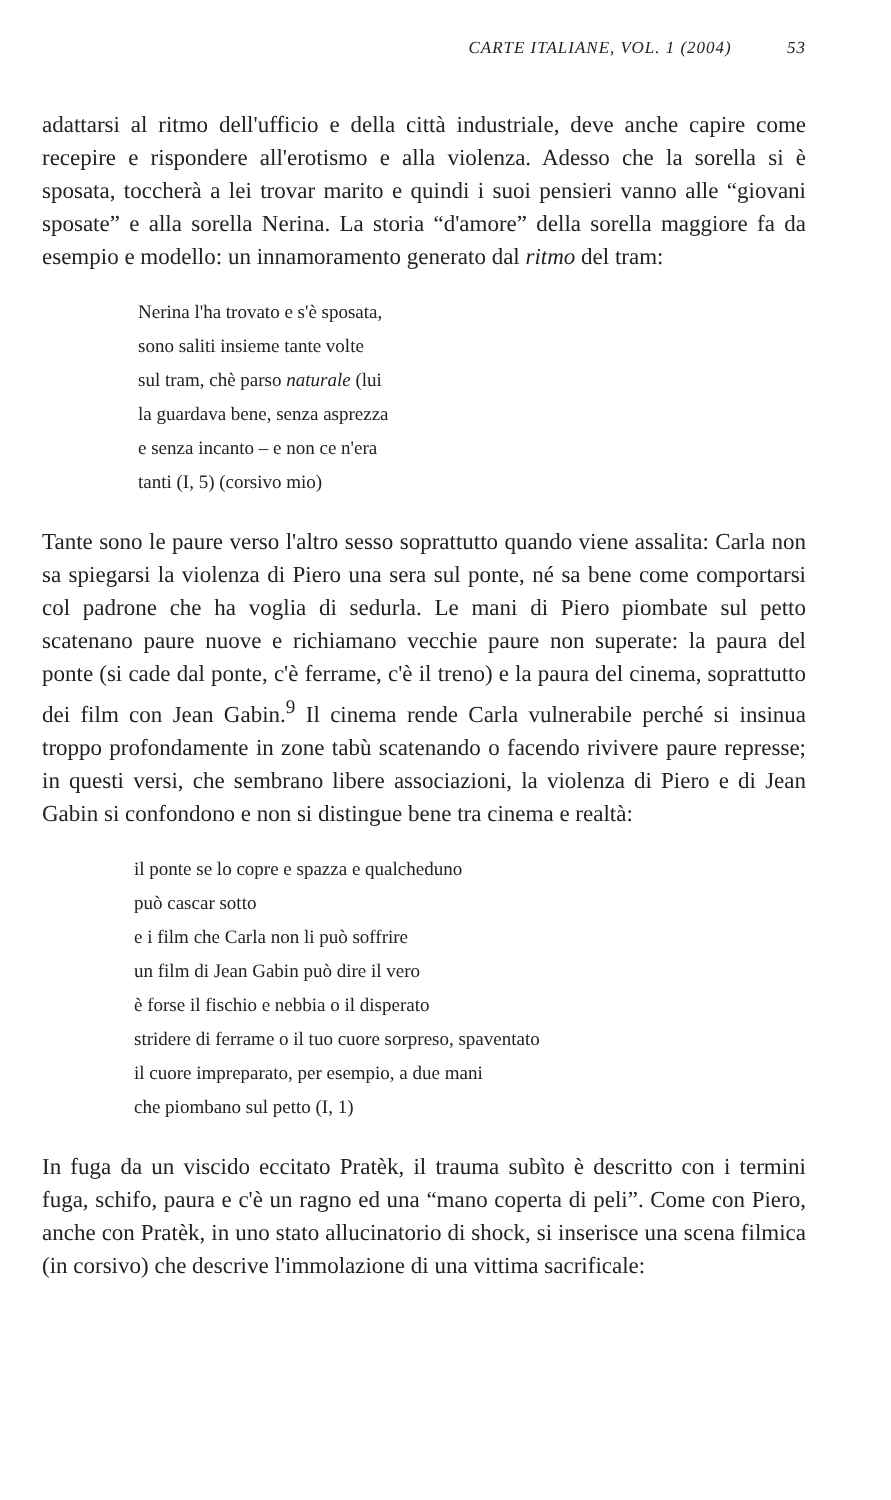CARTE ITALIANE, VOL. 1 (2004) 53
adattarsi al ritmo dell'ufficio e della città industriale, deve anche capire come recepire e rispondere all'erotismo e alla violenza. Adesso che la sorella si è sposata, toccherà a lei trovar marito e quindi i suoi pensieri vanno alle “giovani sposate” e alla sorella Nerina. La storia “d'amore” della sorella maggiore fa da esempio e modello: un innamoramento generato dal ritmo del tram:
Nerina l'ha trovato e s'è sposata,
sono saliti insieme tante volte
sul tram, chè parso naturale (lui
la guardava bene, senza asprezza
e senza incanto – e non ce n'era
tanti (I, 5) (corsivo mio)
Tante sono le paure verso l'altro sesso soprattutto quando viene assalita: Carla non sa spiegarsi la violenza di Piero una sera sul ponte, né sa bene come comportarsi col padrone che ha voglia di sedurla. Le mani di Piero piombate sul petto scatenano paure nuove e richiamano vecchie paure non superate: la paura del ponte (si cade dal ponte, c'è ferrame, c'è il treno) e la paura del cinema, soprattutto dei film con Jean Gabin.<sup>9</sup> Il cinema rende Carla vulnerabile perché si insinua troppo profondamente in zone tabù scatenando o facendo rivivere paure represse; in questi versi, che sembrano libere associazioni, la violenza di Piero e di Jean Gabin si confondono e non si distingue bene tra cinema e realtà:
il ponte se lo copre e spazza e qualcheduno
può cascar sotto
e i film che Carla non li può soffrire
un film di Jean Gabin può dire il vero
è forse il fischio e nebbia o il disperato
stridere di ferrame o il tuo cuore sorpreso, spaventato
il cuore impreparato, per esempio, a due mani
che piombano sul petto (I, 1)
In fuga da un viscido eccitato Pratèk, il trauma subìto è descritto con i termini fuga, schifo, paura e c'è un ragno ed una “mano coperta di peli”. Come con Piero, anche con Pratèk, in uno stato allucinatorio di shock, si inserisce una scena filmica (in corsivo) che descrive l'immolazione di una vittima sacrificale: